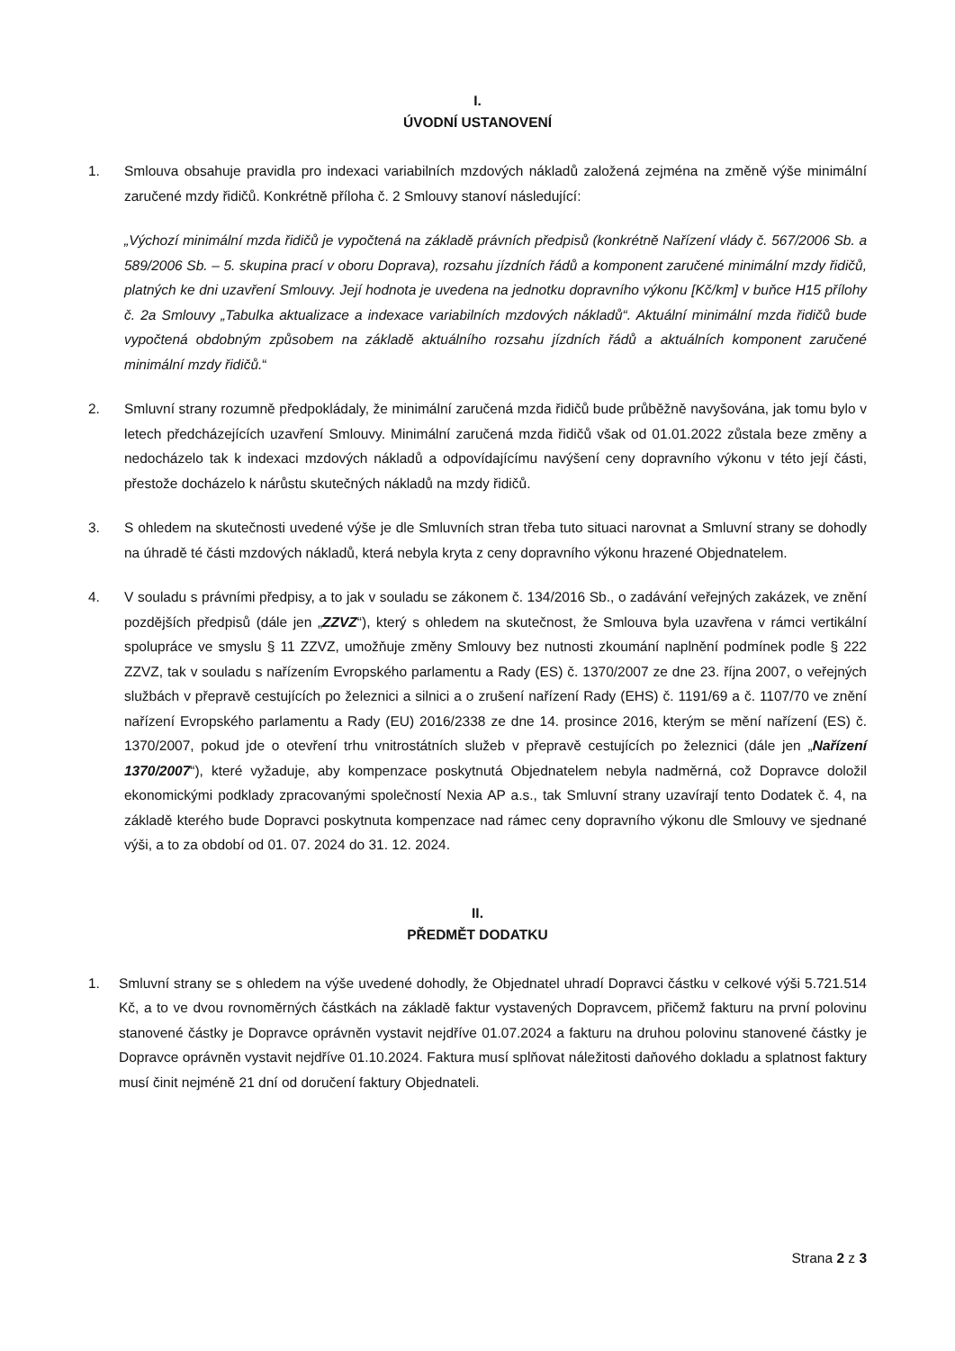I.
ÚVODNÍ USTANOVENÍ
1. Smlouva obsahuje pravidla pro indexaci variabilních mzdových nákladů založená zejména na změně výše minimální zaručené mzdy řidičů. Konkrétně příloha č. 2 Smlouvy stanoví následující:
„Výchozí minimální mzda řidičů je vypočtená na základě právních předpisů (konkrétně Nařízení vlády č. 567/2006 Sb. a 589/2006 Sb. – 5. skupina prací v oboru Doprava), rozsahu jízdních řádů a komponent zaručené minimální mzdy řidičů, platných ke dni uzavření Smlouvy. Její hodnota je uvedena na jednotku dopravního výkonu [Kč/km] v buňce H15 přílohy č. 2a Smlouvy „Tabulka aktualizace a indexace variabilních mzdových nákladů“. Aktuální minimální mzda řidičů bude vypočtená obdobným způsobem na základě aktuálního rozsahu jízdních řádů a aktuálních komponent zaručené minimální mzdy řidičů.“
2. Smluvní strany rozumně předpokládaly, že minimální zaručená mzda řidičů bude průběžně navyšována, jak tomu bylo v letech předcházejících uzavření Smlouvy. Minimální zaručená mzda řidičů však od 01.01.2022 zůstala beze změny a nedocházelo tak k indexaci mzdových nákladů a odpovídajícímu navýšení ceny dopravního výkonu v této její části, přestože docházelo k nárůstu skutečných nákladů na mzdy řidičů.
3. S ohledem na skutečnosti uvedené výše je dle Smluvních stran třeba tuto situaci narovnat a Smluvní strany se dohodly na úhradě té části mzdových nákladů, která nebyla kryta z ceny dopravního výkonu hrazené Objednatelem.
4. V souladu s právními předpisy, a to jak v souladu se zákonem č. 134/2016 Sb., o zadávání veřejných zakázek, ve znění pozdějších předpisů (dále jen „ZZVZ“), který s ohledem na skutečnost, že Smlouva byla uzavřena v rámci vertikální spolupráce ve smyslu § 11 ZZVZ, umožňuje změny Smlouvy bez nutnosti zkoumání naplnění podmínek podle § 222 ZZVZ, tak v souladu s nařízením Evropského parlamentu a Rady (ES) č. 1370/2007 ze dne 23. října 2007, o veřejných službách v přepravě cestujících po železnici a silnici a o zrušení nařízení Rady (EHS) č. 1191/69 a č. 1107/70 ve znění nařízení Evropského parlamentu a Rady (EU) 2016/2338 ze dne 14. prosince 2016, kterým se mění nařízení (ES) č. 1370/2007, pokud jde o otevření trhu vnitrostátních služeb v přepravě cestujících po železnici (dále jen „Nařízení 1370/2007“), které vyžaduje, aby kompenzace poskytnutá Objednatelem nebyla nadměrná, což Dopravce doložil ekonomickými podklady zpracovanými společností Nexia AP a.s., tak Smluvní strany uzavírají tento Dodatek č. 4, na základě kterého bude Dopravci poskytnuta kompenzace nad rámec ceny dopravního výkonu dle Smlouvy ve sjednané výši, a to za období od 01. 07. 2024 do 31. 12. 2024.
II.
PŘEDMĚT DODATKU
1. Smluvní strany se s ohledem na výše uvedené dohodly, že Objednatel uhradí Dopravci částku v celkové výši 5.721.514 Kč, a to ve dvou rovnoměrných částkách na základě faktur vystavených Dopravcem, přičemž fakturu na první polovinu stanovené částky je Dopravce oprávněn vystavit nejdříve 01.07.2024 a fakturu na druhou polovinu stanovené částky je Dopravce oprávněn vystavit nejdříve 01.10.2024. Faktura musí splňovat náležitosti daňového dokladu a splatnost faktury musí činit nejméně 21 dní od doručení faktury Objednateli.
Strana 2 z 3